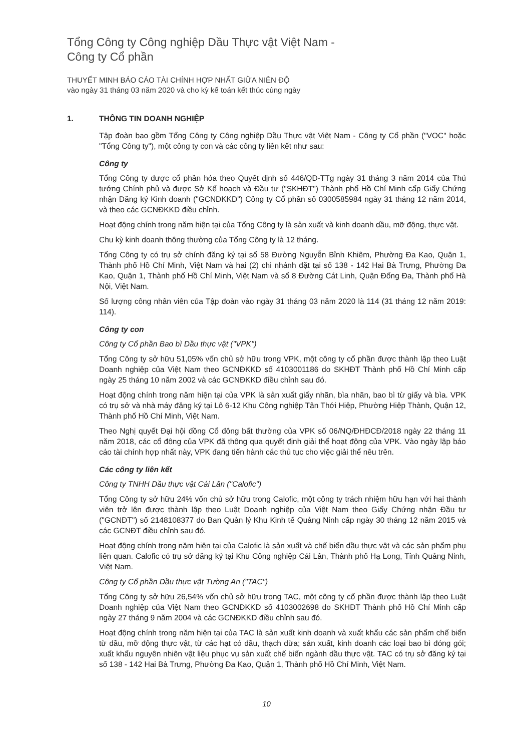Tổng Công ty Công nghiệp Dầu Thực vật Việt Nam -
Công ty Cổ phần
THUYẾT MINH BÁO CÁO TÀI CHÍNH HỢP NHẤT GIỮA NIÊN ĐỘ
vào ngày 31 tháng 03 năm 2020 và cho kỳ kế toán kết thúc cùng ngày
1. THÔNG TIN DOANH NGHIỆP
Tập đoàn bao gồm Tổng Công ty Công nghiệp Dầu Thực vật Việt Nam - Công ty Cổ phần ("VOC" hoặc "Tổng Công ty"), một công ty con và các công ty liên kết như sau:
Công ty
Tổng Công ty được cổ phần hóa theo Quyết định số 446/QĐ-TTg ngày 31 tháng 3 năm 2014 của Thủ tướng Chính phủ và được Sở Kế hoạch và Đầu tư ("SKHĐT") Thành phố Hồ Chí Minh cấp Giấy Chứng nhận Đăng ký Kinh doanh ("GCNĐKKD") Công ty Cổ phần số 0300585984 ngày 31 tháng 12 năm 2014, và theo các GCNĐKKD điều chỉnh.
Hoạt động chính trong năm hiện tại của Tổng Công ty là sản xuất và kinh doanh dầu, mỡ động, thực vật.
Chu kỳ kinh doanh thông thường của Tổng Công ty là 12 tháng.
Tổng Công ty có trụ sở chính đăng ký tại số 58 Đường Nguyễn Bỉnh Khiêm, Phường Đa Kao, Quận 1, Thành phố Hồ Chí Minh, Việt Nam và hai (2) chi nhánh đặt tại số 138 - 142 Hai Bà Trưng, Phường Đa Kao, Quận 1, Thành phố Hồ Chí Minh, Việt Nam và số 8 Đường Cát Linh, Quận Đống Đa, Thành phố Hà Nội, Việt Nam.
Số lượng công nhân viên của Tập đoàn vào ngày 31 tháng 03 năm 2020 là 114 (31 tháng 12 năm 2019: 114).
Công ty con
Công ty Cổ phần Bao bì Dầu thực vật ("VPK")
Tổng Công ty sở hữu 51,05% vốn chủ sở hữu trong VPK, một công ty cổ phần được thành lập theo Luật Doanh nghiệp của Việt Nam theo GCNĐKKD số 4103001186 do SKHĐT Thành phố Hồ Chí Minh cấp ngày 25 tháng 10 năm 2002 và các GCNĐKKD điều chỉnh sau đó.
Hoạt động chính trong năm hiện tại của VPK là sản xuất giấy nhãn, bìa nhãn, bao bì từ giấy và bìa. VPK có trụ sở và nhà máy đăng ký tại Lô 6-12 Khu Công nghiệp Tân Thới Hiệp, Phường Hiệp Thành, Quận 12, Thành phố Hồ Chí Minh, Việt Nam.
Theo Nghị quyết Đại hội đồng Cổ đông bất thường của VPK số 06/NQ/ĐHĐCĐ/2018 ngày 22 tháng 11 năm 2018, các cổ đông của VPK đã thông qua quyết định giải thể hoạt động của VPK. Vào ngày lập báo cáo tài chính hợp nhất này, VPK đang tiến hành các thủ tục cho việc giải thể nêu trên.
Các công ty liên kết
Công ty TNHH Dầu thực vật Cái Lân ("Calofic")
Tổng Công ty sở hữu 24% vốn chủ sở hữu trong Calofic, một công ty trách nhiệm hữu hạn với hai thành viên trở lên được thành lập theo Luật Doanh nghiệp của Việt Nam theo Giấy Chứng nhận Đầu tư ("GCNĐT") số 2148108377 do Ban Quản lý Khu Kinh tế Quảng Ninh cấp ngày 30 tháng 12 năm 2015 và các GCNĐT điều chỉnh sau đó.
Hoạt động chính trong năm hiện tại của Calofic là sản xuất và chế biến dầu thực vật và các sản phẩm phụ liên quan. Calofic có trụ sở đăng ký tại Khu Công nghiệp Cái Lân, Thành phố Hạ Long, Tỉnh Quảng Ninh, Việt Nam.
Công ty Cổ phần Dầu thực vật Tường An ("TAC")
Tổng Công ty sở hữu 26,54% vốn chủ sở hữu trong TAC, một công ty cổ phần được thành lập theo Luật Doanh nghiệp của Việt Nam theo GCNĐKKD số 4103002698 do SKHĐT Thành phố Hồ Chí Minh cấp ngày 27 tháng 9 năm 2004 và các GCNĐKKD điều chỉnh sau đó.
Hoạt động chính trong năm hiện tại của TAC là sản xuất kinh doanh và xuất khẩu các sản phẩm chế biến từ dầu, mỡ động thực vật, từ các hạt có dầu, thạch dừa; sản xuất, kinh doanh các loại bao bì đóng gói; xuất khẩu nguyên nhiên vật liệu phục vụ sản xuất chế biến ngành dầu thực vật. TAC có trụ sở đăng ký tại số 138 - 142 Hai Bà Trưng, Phường Đa Kao, Quận 1, Thành phố Hồ Chí Minh, Việt Nam.
10